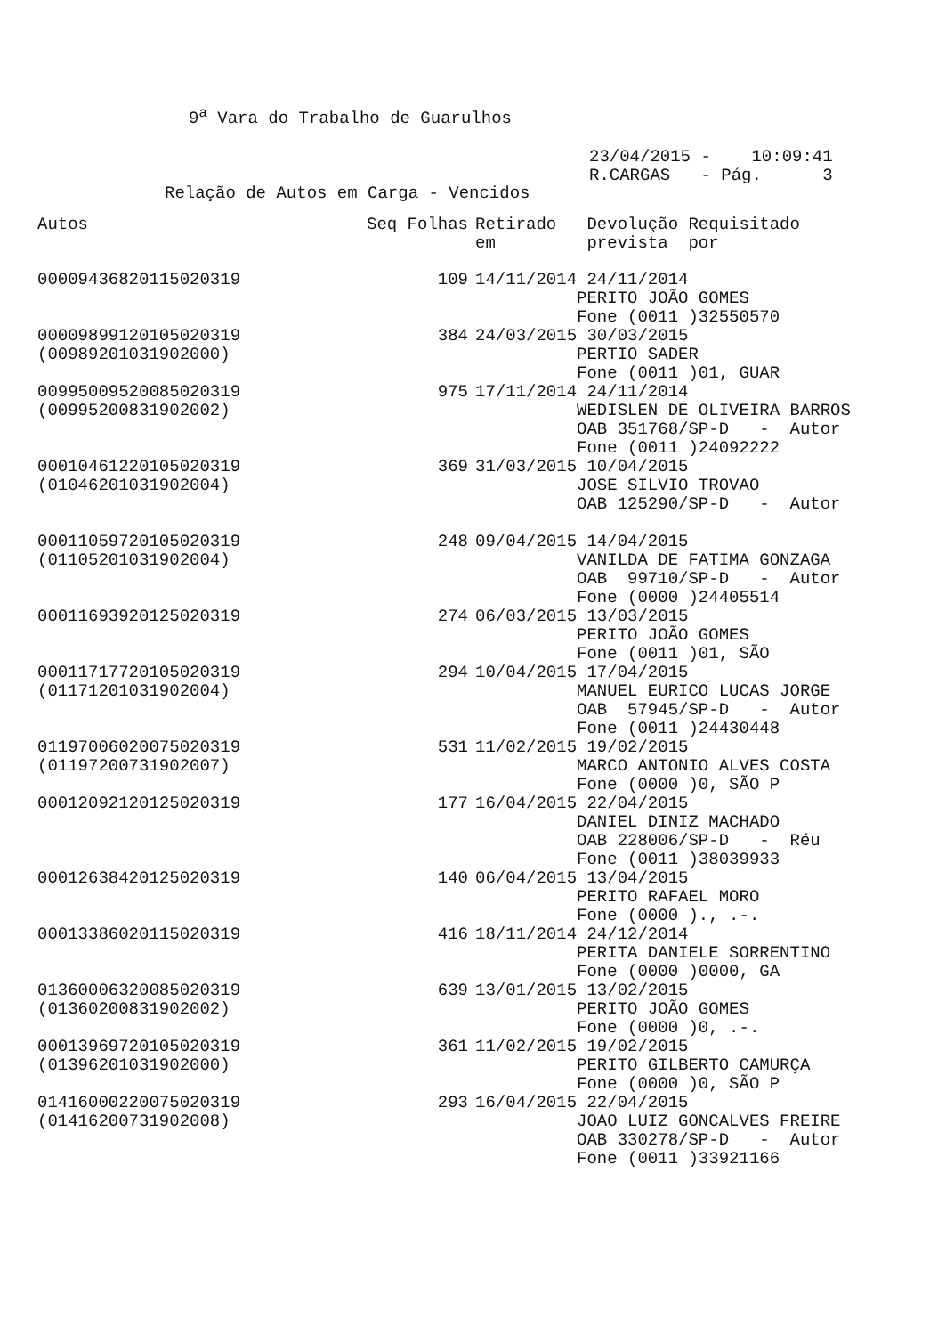9<sup>a</sup> Vara do Trabalho de Guarulhos
23/04/2015 - 10:09:41 R.CARGAS - Pág. 3
Relação de Autos em Carga - Vencidos
| Autos | Seq Folhas | Retirado Devolução Requisitado em prevista por |
| --- | --- | --- |
| 0000943682011502031​9 | 109 | 14/11/2014 24/11/2014 PERITO JOÃO GOMES Fone (0011 )32550570 |
| 00009899120105020319 (00989201031902000) | 384 | 24/03/2015 30/03/2015 PERTIO SADER Fone (0011 )01, GUAR |
| 00995009520085020319 (00995200831902002) | 975 | 17/11/2014 24/11/2014 WEDISLEN DE OLIVEIRA BARROS OAB 351768/SP-D - Autor Fone (0011 )24092222 |
| 00010461220105020319 (01046201031902004) | 369 | 31/03/2015 10/04/2015 JOSE SILVIO TROVAO OAB 125290/SP-D - Autor |
| 00011059720105020319 (01105201031902004) | 248 | 09/04/2015 14/04/2015 VANILDA DE FATIMA GONZAGA OAB 99710/SP-D - Autor Fone (0000 )24405514 |
| 00011693920125020319 | 274 | 06/03/2015 13/03/2015 PERITO JOÃO GOMES Fone (0011 )01, SÃO |
| 00011717720105020319 (01171201031902004) | 294 | 10/04/2015 17/04/2015 MANUEL EURICO LUCAS JORGE OAB 57945/SP-D - Autor Fone (0011 )24430448 |
| 01197006020075020319 (01197200731902007) | 531 | 11/02/2015 19/02/2015 MARCO ANTONIO ALVES COSTA Fone (0000 )0, SÃO P |
| 00012092120125020319 | 177 | 16/04/2015 22/04/2015 DANIEL DINIZ MACHADO OAB 228006/SP-D - Réu Fone (0011 )38039933 |
| 00012638420125020319 | 140 | 06/04/2015 13/04/2015 PERITO RAFAEL MORO Fone (0000 )., .-. |
| 00013386020115020319 | 416 | 18/11/2014 24/12/2014 PERITA DANIELE SORRENTINO Fone (0000 )0000, GA |
| 01360006320085020319 (01360200831902002) | 639 | 13/01/2015 13/02/2015 PERITO JOÃO GOMES Fone (0000 )0, .-. |
| 00013969720105020319 (01396201031902000) | 361 | 11/02/2015 19/02/2015 PERITO GILBERTO CAMURÇA Fone (0000 )0, SÃO P |
| 01416000220075020319 (01416200731902008) | 293 | 16/04/2015 22/04/2015 JOAO LUIZ GONCALVES FREIRE OAB 330278/SP-D - Autor Fone (0011 )33921166 |